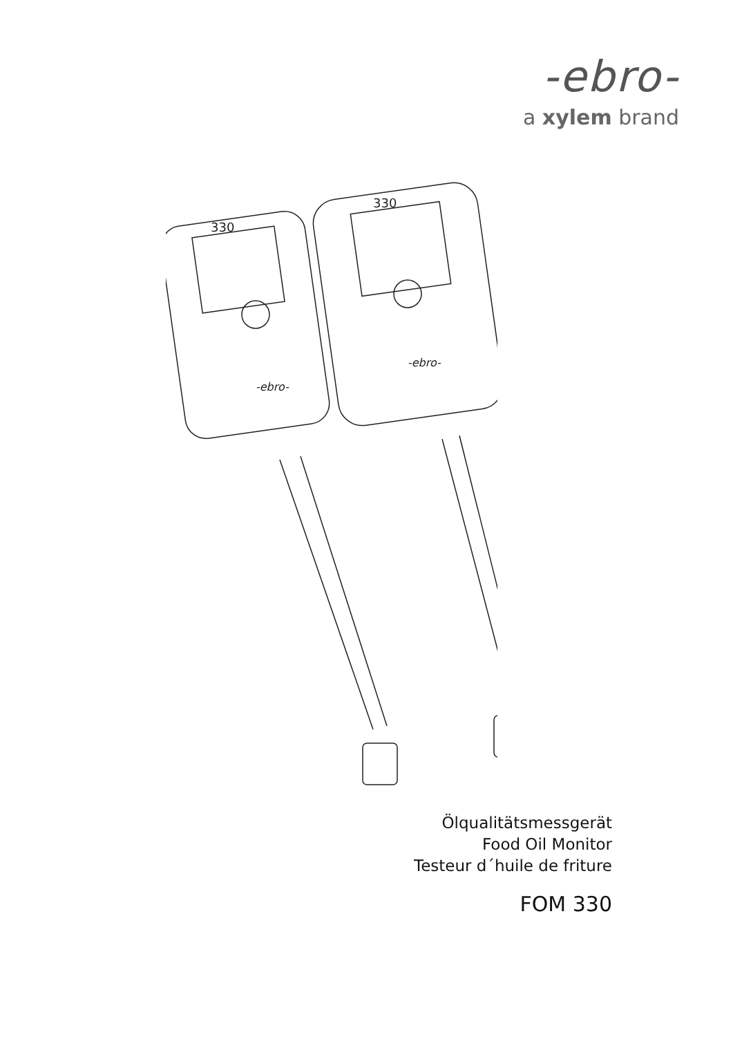-ebro-
a xylem brand
330
-ebro-
330
-ebro-
Ölqualitätsmessgerät
Food Oil Monitor
Testeur d´huile de friture
FOM 330